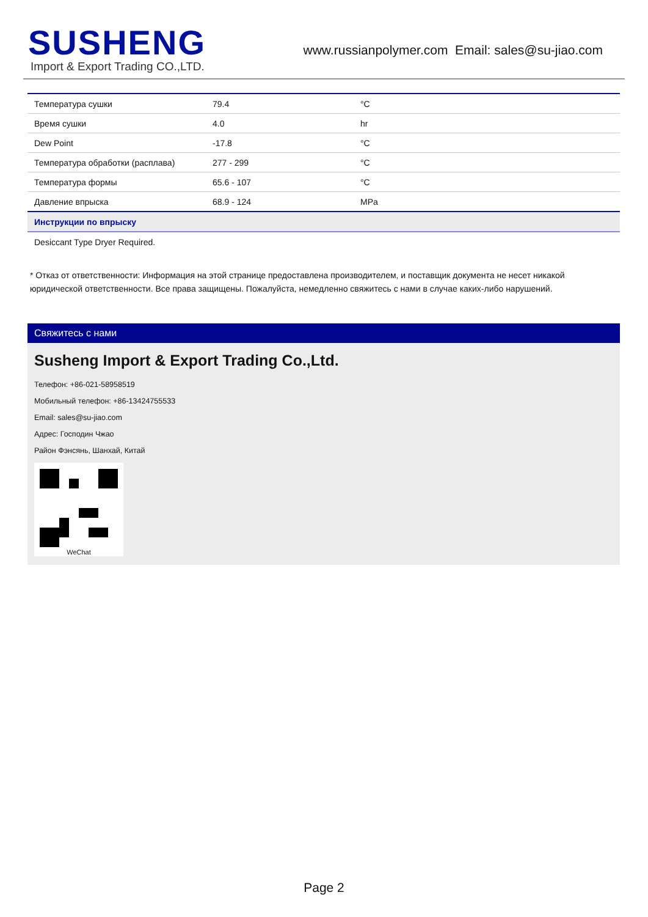SUSHENG
Import & Export Trading CO.,LTD.
www.russianpolymer.com Email: sales@su-jiao.com
| Температура сушки | 79.4 | °C |
| Время сушки | 4.0 | hr |
| Dew Point | -17.8 | °C |
| Температура обработки (расплава) | 277 - 299 | °C |
| Температура формы | 65.6 - 107 | °C |
| Давление впрыска | 68.9 - 124 | MPa |
| Инструкции по впрыску | | |
| Desiccant Type Dryer Required. | | |
* Отказ от ответственности: Информация на этой странице предоставлена производителем, и поставщик документа не несет никакой юридической ответственности. Все права защищены. Пожалуйста, немедленно свяжитесь с нами в случае каких-либо нарушений.
Свяжитесь с нами
Susheng Import & Export Trading Co.,Ltd.
Телефон: +86-021-58958519
Мобильный телефон: +86-13424755533
Email: sales@su-jiao.com
Адрес: Господин Чжао
Район Фэнсянь, Шанхай, Китай
WeChat
Page 2